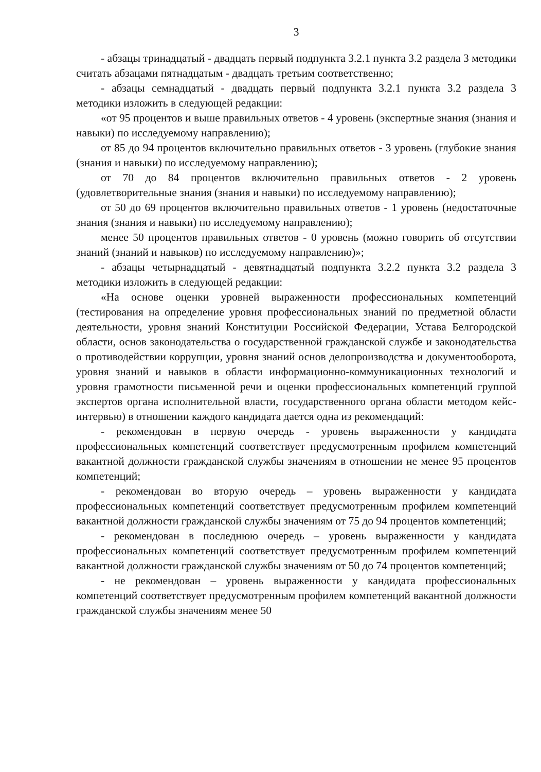3
- абзацы тринадцатый - двадцать первый подпункта 3.2.1 пункта 3.2 раздела 3 методики считать абзацами пятнадцатым - двадцать третьим соответственно;
- абзацы семнадцатый - двадцать первый подпункта 3.2.1 пункта 3.2 раздела 3 методики изложить в следующей редакции:
«от 95 процентов и выше правильных ответов - 4 уровень (экспертные знания (знания и навыки) по исследуемому направлению);
от 85 до 94 процентов включительно правильных ответов - 3 уровень (глубокие знания (знания и навыки) по исследуемому направлению);
от 70 до 84 процентов включительно правильных ответов - 2 уровень (удовлетворительные знания (знания и навыки) по исследуемому направлению);
от 50 до 69 процентов включительно правильных ответов - 1 уровень (недостаточные знания (знания и навыки) по исследуемому направлению);
менее 50 процентов правильных ответов - 0 уровень (можно говорить об отсутствии знаний (знаний и навыков) по исследуемому направлению)»;
- абзацы четырнадцатый - девятнадцатый подпункта 3.2.2 пункта 3.2 раздела 3 методики изложить в следующей редакции:
«На основе оценки уровней выраженности профессиональных компетенций (тестирования на определение уровня профессиональных знаний по предметной области деятельности, уровня знаний Конституции Российской Федерации, Устава Белгородской области, основ законодательства о государственной гражданской службе и законодательства о противодействии коррупции, уровня знаний основ делопроизводства и документооборота, уровня знаний и навыков в области информационно-коммуникационных технологий и уровня грамотности письменной речи и оценки профессиональных компетенций группой экспертов органа исполнительной власти, государственного органа области методом кейс-интервью) в отношении каждого кандидата дается одна из рекомендаций:
- рекомендован в первую очередь - уровень выраженности у кандидата профессиональных компетенций соответствует предусмотренным профилем компетенций вакантной должности гражданской службы значениям в отношении не менее 95 процентов компетенций;
- рекомендован во вторую очередь – уровень выраженности у кандидата профессиональных компетенций соответствует предусмотренным профилем компетенций вакантной должности гражданской службы значениям от 75 до 94 процентов компетенций;
- рекомендован в последнюю очередь – уровень выраженности у кандидата профессиональных компетенций соответствует предусмотренным профилем компетенций вакантной должности гражданской службы значениям от 50 до 74 процентов компетенций;
- не рекомендован – уровень выраженности у кандидата профессиональных компетенций соответствует предусмотренным профилем компетенций вакантной должности гражданской службы значениям менее 50